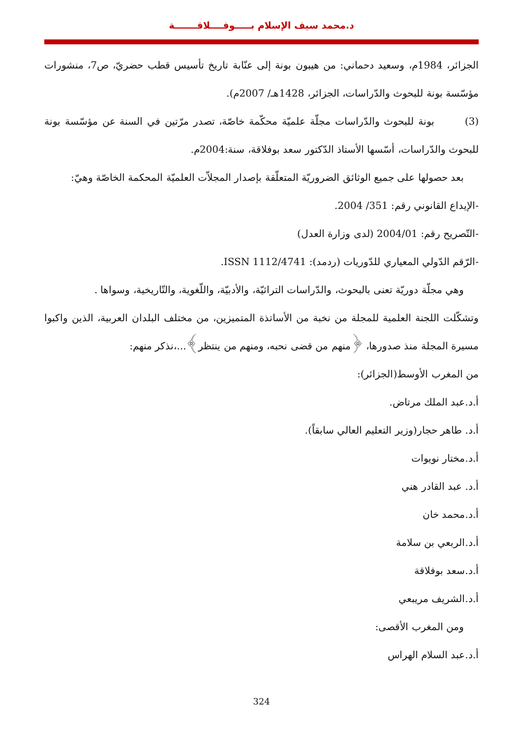د.محمد سيف الإسلام بـــــوفــــلاقـــــــة
الجزائر، 1984م، وسعيد دحماني: من هيبون بونة إلى عنّابة تاريخ تأسيس قطب حضريّ، ص7، منشورات مؤسّسة بونة للبحوث والدّراسات، الجزائر، 1428هـ/ 2007م).
(3) بونة للبحوث والدّراسات مجلّة علميّة محكّمة خاصّة، تصدر مرّتين في السنة عن مؤسّسة بونة للبحوث والدّراسات، أسّسها الأستاذ الدّكتور سعد بوفلاقة، سنة:2004م.
بعد حصولها على جميع الوثائق الضروريّة المتعلّقة بإصدار المجلاّت العلميّة المحكمة الخاصّة وهيّ:
-الإيداع القانوني رقم: 351/ 2004.
-التّصريح رقم: 2004/01 (لدى وزارة العدل)
-الرّقم الدّولي المعياري للدّوريات (ردمد): ISSN 1112/4741.
وهي مجلّة دوريّة تعنى بالبحوث، والدّراسات التراثيّة، والأدبيّة، واللّغوية، والتّاريخية، وسواها .
وتشكّلت اللجنة العلمية للمجلة من نخبة من الأساتذة المتميزين، من مختلف البلدان العربية، الذين واكبوا مسيرة المجلة منذ صدورها، ﴿منهم من قضى نحبه، ومنهم من ينتظر﴾...،نذكر منهم:
من المغرب الأوسط(الجزائر):
أ.د.عبد الملك مرتاض.
أ.د. طاهر حجار(وزير التعليم العالي سابقاً).
أ.د.مختار نويوات
أ.د. عبد القادر هني
أ.د.محمد خان
أ.د.الربعي بن سلامة
أ.د.سعد بوفلاقة
أ.د.الشريف مريبعي
ومن المغرب الأقصى:
أ.د.عبد السلام الهراس
324